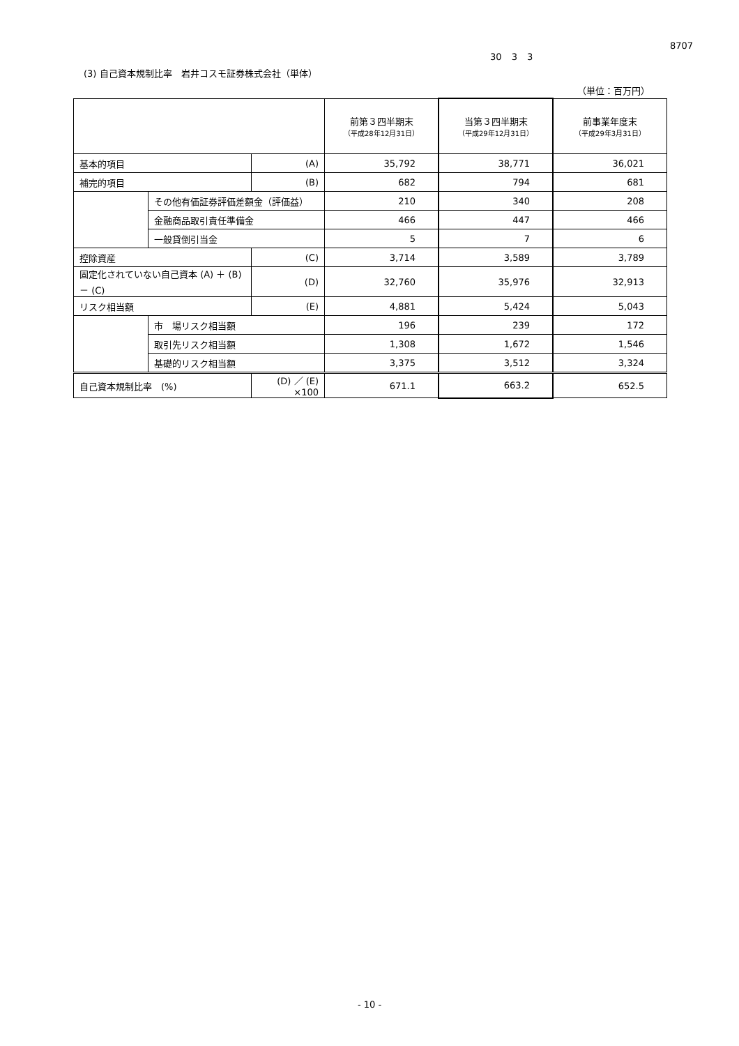8707
30 3 3
(3) 自己資本規制比率　岩井コスモ証券株式会社（単体）
（単位：百万円）
| | | | 前第３四半期末 （平成28年12月31日） | 当第３四半期末 （平成29年12月31日） | 前事業年度末 （平成29年3月31日） |
| --- | --- | --- | --- | --- | --- |
| 基本的項目 | | (A) | 35,792 | 38,771 | 36,021 |
| 補完的項目 | | (B) | 682 | 794 | 681 |
| | その他有価証券評価差額金（評価益） | | 210 | 340 | 208 |
| | 金融商品取引責任準備金 | | 466 | 447 | 466 |
| | 一般貸倒引当金 | | 5 | 7 | 6 |
| 控除資産 | | (C) | 3,714 | 3,589 | 3,789 |
| 固定化されていない自己資本 (A) ＋ (B) － (C) | | (D) | 32,760 | 35,976 | 32,913 |
| リスク相当額 | | (E) | 4,881 | 5,424 | 5,043 |
| | 市 場リスク相当額 | | 196 | 239 | 172 |
| | 取引先リスク相当額 | | 1,308 | 1,672 | 1,546 |
| | 基礎的リスク相当額 | | 3,375 | 3,512 | 3,324 |
| 自己資本規制比率 (%) | | (D) ／ (E) ×100 | 671.1 | 663.2 | 652.5 |
- 10 -